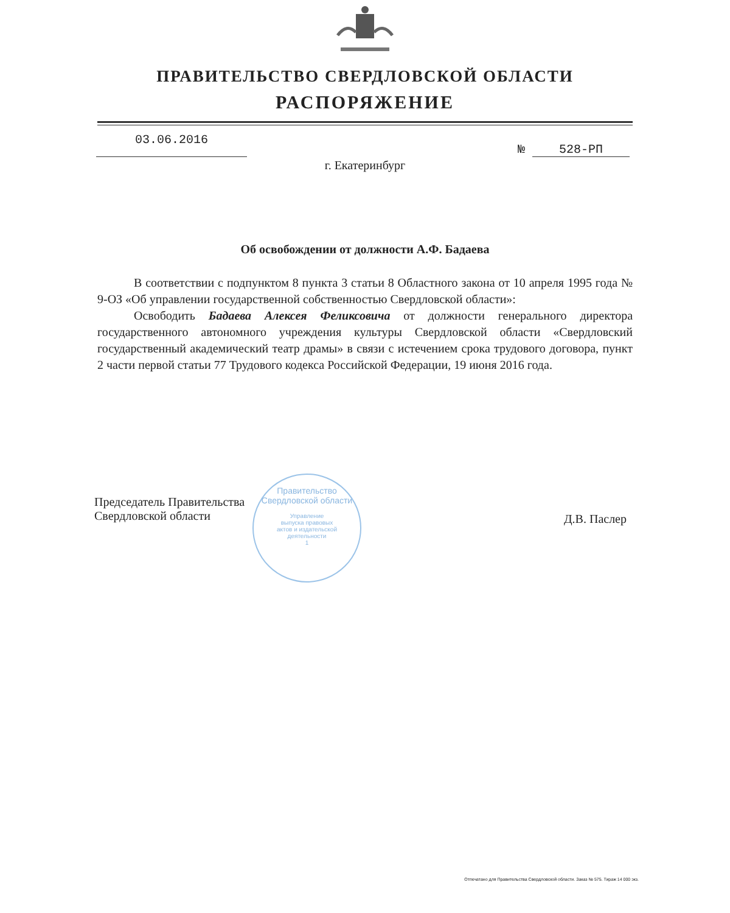ПРАВИТЕЛЬСТВО СВЕРДЛОВСКОЙ ОБЛАСТИ
РАСПОРЯЖЕНИЕ
03.06.2016
№ 528-РП
г. Екатеринбург
Об освобождении от должности А.Ф. Бадаева
В соответствии с подпунктом 8 пункта 3 статьи 8 Областного закона от 10 апреля 1995 года № 9-ОЗ «Об управлении государственной собственностью Свердловской области»:
Освободить Бадаева Алексея Феликсовича от должности генерального директора государственного автономного учреждения культуры Свердловской области «Свердловский государственный академический театр драмы» в связи с истечением срока трудового договора, пункт 2 части первой статьи 77 Трудового кодекса Российской Федерации, 19 июня 2016 года.
Председатель Правительства
Свердловской области
Д.В. Паслер
Правительство Свердловской области
Управление
выпуска правовых
актов и издательской
деятельности
1
Отпечатано для Правительства Свердловской области. Заказ № 575. Тираж 14 000 экз.